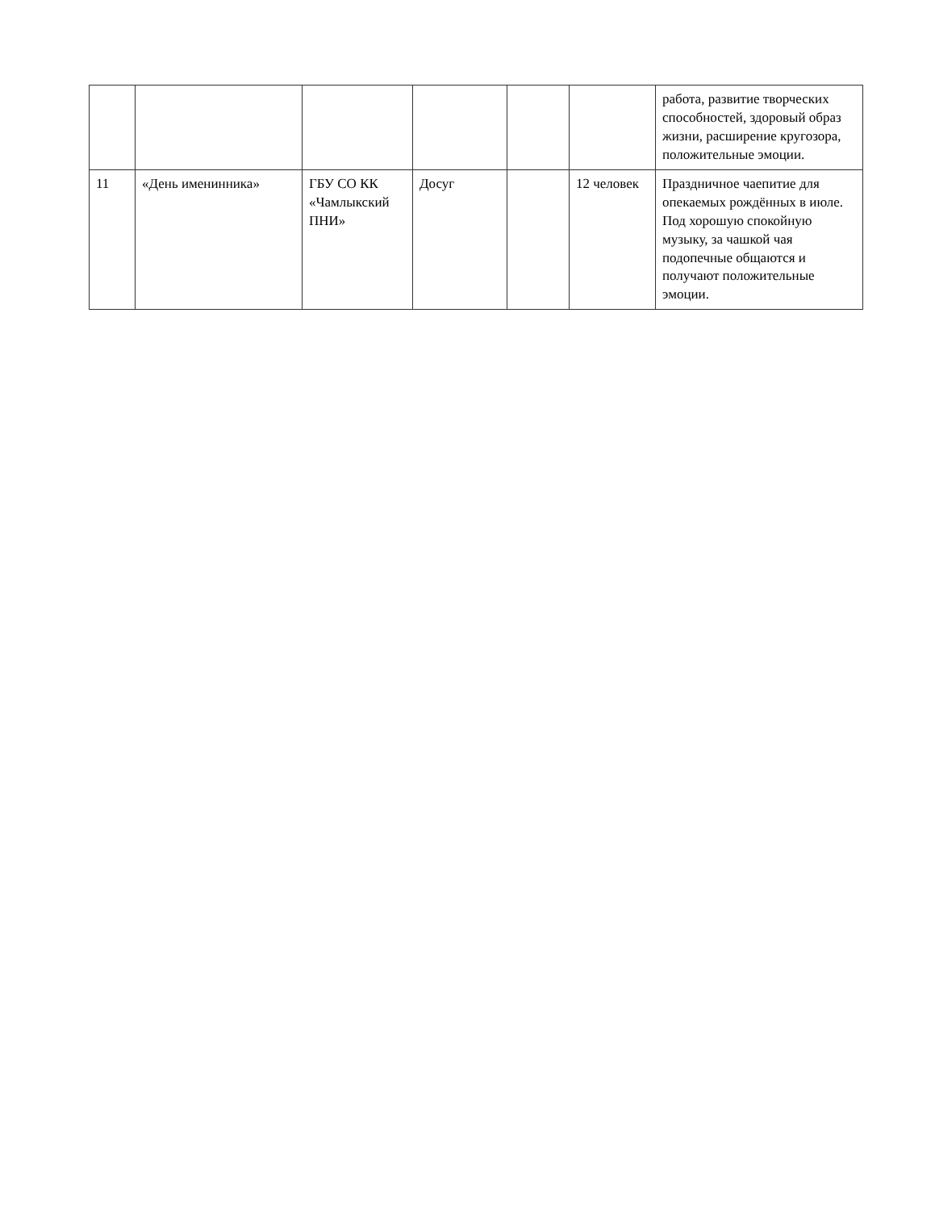| | | | | | | работа, развитие творческих способностей, здоровый образ жизни, расширение кругозора, положительные эмоции. |
| 11 | «День именинника» | ГБУ СО КК «Чамлыкский ПНИ» | Досуг | | 12 человек | Праздничное чаепитие для опекаемых рождённых в июле. Под хорошую спокойную музыку, за чашкой чая подопечные общаются и получают положительные эмоции. |